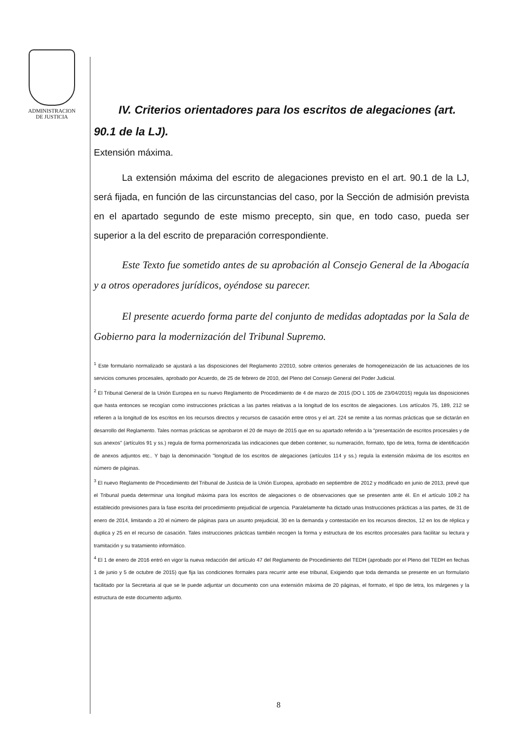ADMINISTRACION
DE JUSTICIA
IV. Criterios orientadores para los escritos de alegaciones (art. 90.1 de la LJ).
Extensión máxima.
La extensión máxima del escrito de alegaciones previsto en el art. 90.1 de la LJ, será fijada, en función de las circunstancias del caso, por la Sección de admisión prevista en el apartado segundo de este mismo precepto, sin que, en todo caso, pueda ser superior a la del escrito de preparación correspondiente.
Este Texto fue sometido antes de su aprobación al Consejo General de la Abogacía y a otros operadores jurídicos, oyéndose su parecer.
El presente acuerdo forma parte del conjunto de medidas adoptadas por la Sala de Gobierno para la modernización del Tribunal Supremo.
<sup>1</sup> Este formulario normalizado se ajustará a las disposiciones del Reglamento 2/2010, sobre criterios generales de homogeneización de las actuaciones de los servicios comunes procesales, aprobado por Acuerdo, de 25 de febrero de 2010, del Pleno del Consejo General del Poder Judicial.
<sup>2</sup> El Tribunal General de la Unión Europea en su nuevo Reglamento de Procedimiento de 4 de marzo de 2015 (DO L 105 de 23/04/2015) regula las disposiciones que hasta entonces se recogían como instrucciones prácticas a las partes relativas a la longitud de los escritos de alegaciones. Los artículos 75, 189, 212 se refieren a la longitud de los escritos en los recursos directos y recursos de casación entre otros y el art. 224 se remite a las normas prácticas que se dictarán en desarrollo del Reglamento. Tales normas prácticas se aprobaron el 20 de mayo de 2015 que en su apartado referido a la "presentación de escritos procesales y de sus anexos" (artículos 91 y ss.) regula de forma pormenorizada las indicaciones que deben contener, su numeración, formato, tipo de letra, forma de identificación de anexos adjuntos etc.. Y bajo la denominación "longitud de los escritos de alegaciones (artículos 114 y ss.) regula la extensión máxima de los escritos en número de páginas.
<sup>3</sup> El nuevo Reglamento de Procedimiento del Tribunal de Justicia de la Unión Europea, aprobado en septiembre de 2012 y modificado en junio de 2013, prevé que el Tribunal pueda determinar una longitud máxima para los escritos de alegaciones o de observaciones que se presenten ante él. En el artículo 109.2 ha establecido previsiones para la fase escrita del procedimiento prejudicial de urgencia. Paralelamente ha dictado unas Instrucciones prácticas a las partes, de 31 de enero de 2014, limitando a 20 el número de páginas para un asunto prejudicial, 30 en la demanda y contestación en los recursos directos, 12 en los de réplica y duplica y 25 en el recurso de casación. Tales instrucciones prácticas también recogen la forma y estructura de los escritos procesales para facilitar su lectura y tramitación y su tratamiento informático.
<sup>4</sup> El 1 de enero de 2016 entró en vigor la nueva redacción del artículo 47 del Reglamento de Procedimiento del TEDH (aprobado por el Pleno del TEDH en fechas 1 de junio y 5 de octubre de 2015) que fija las condiciones formales para recurrir ante ese tribunal, Exigiendo que toda demanda se presente en un formulario facilitado por la Secretaria al que se le puede adjuntar un documento con una extensión máxima de 20 páginas, el formato, el tipo de letra, los márgenes y la estructura de este documento adjunto.
8